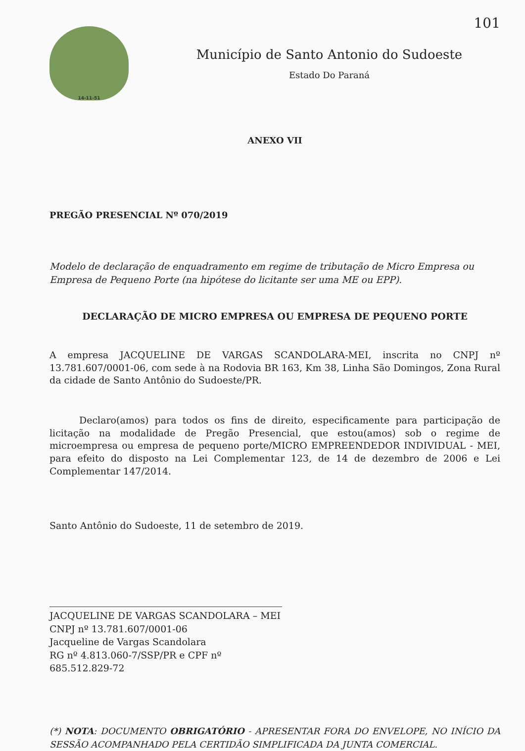101
14-11-51
Município de Santo Antonio do Sudoeste
Estado Do Paraná
ANEXO VII
PREGÃO PRESENCIAL Nº 070/2019
Modelo de declaração de enquadramento em regime de tributação de Micro Empresa ou Empresa de Pequeno Porte (na hipótese do licitante ser uma ME ou EPP).
DECLARAÇÃO DE MICRO EMPRESA OU EMPRESA DE PEQUENO PORTE
A empresa JACQUELINE DE VARGAS SCANDOLARA-MEI, inscrita no CNPJ nº 13.781.607/0001-06, com sede à na Rodovia BR 163, Km 38, Linha São Domingos, Zona Rural da cidade de Santo Antônio do Sudoeste/PR.
Declaro(amos) para todos os fins de direito, especificamente para participação de licitação na modalidade de Pregão Presencial, que estou(amos) sob o regime de microempresa ou empresa de pequeno porte/MICRO EMPREENDEDOR INDIVIDUAL - MEI, para efeito do disposto na Lei Complementar 123, de 14 de dezembro de 2006 e Lei Complementar 147/2014.
Santo Antônio do Sudoeste, 11 de setembro de 2019.
JACQUELINE DE VARGAS SCANDOLARA – MEI
CNPJ nº 13.781.607/0001-06
Jacqueline de Vargas Scandolara
RG nº 4.813.060-7/SSP/PR e CPF nº 685.512.829-72
(*) NOTA: DOCUMENTO OBRIGATÓRIO - APRESENTAR FORA DO ENVELOPE, NO INÍCIO DA SESSÃO ACOMPANHADO PELA CERTIDÃO SIMPLIFICADA DA JUNTA COMERCIAL.